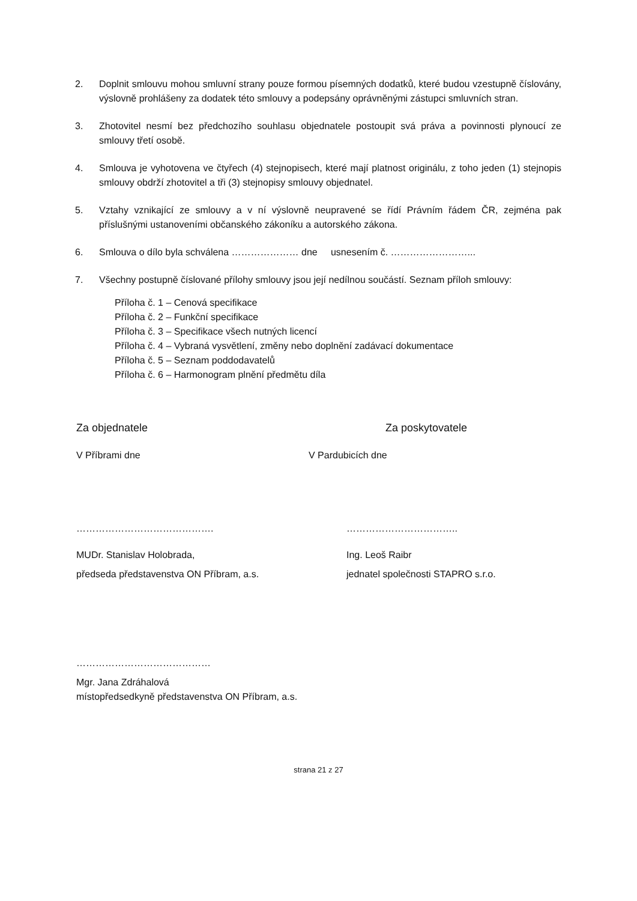2. Doplnit smlouvu mohou smluvní strany pouze formou písemných dodatků, které budou vzestupně číslovány, výslovně prohlášeny za dodatek této smlouvy a podepsány oprávněnými zástupci smluvních stran.
3. Zhotovitel nesmí bez předchozího souhlasu objednatele postoupit svá práva a povinnosti plynoucí ze smlouvy třetí osobě.
4. Smlouva je vyhotovena ve čtyřech (4) stejnopisech, které mají platnost originálu, z toho jeden (1) stejnopis smlouvy obdrží zhotovitel a tři (3) stejnopisy smlouvy objednatel.
5. Vztahy vznikající ze smlouvy a v ní výslovně neupravené se řídí Právním řádem ČR, zejména pak příslušnými ustanoveními občanského zákoníku a autorského zákona.
6. Smlouva o dílo byla schválena ………………… dne usnesením č. ……………………...
7. Všechny postupně číslované přílohy smlouvy jsou její nedílnou součástí. Seznam příloh smlouvy:
Příloha č. 1 – Cenová specifikace
Příloha č. 2 – Funkční specifikace
Příloha č. 3 – Specifikace všech nutných licencí
Příloha č. 4 – Vybraná vysvětlení, změny nebo doplnění zadávací dokumentace
Příloha č. 5 – Seznam poddodavatelů
Příloha č. 6 – Harmonogram plnění předmětu díla
Za objednatele Za poskytovatele
V Příbrami dne V Pardubicích dne
……………………………………. ……………………………..
MUDr. Stanislav Holobrada,
předseda představenstva ON Příbram, a.s.
Ing. Leoš Raibr
jednatel společnosti STAPRO s.r.o.
……………………………………
Mgr. Jana Zdráhalová
místopředsedkyně představenstva ON Příbram, a.s.
strana 21 z 27